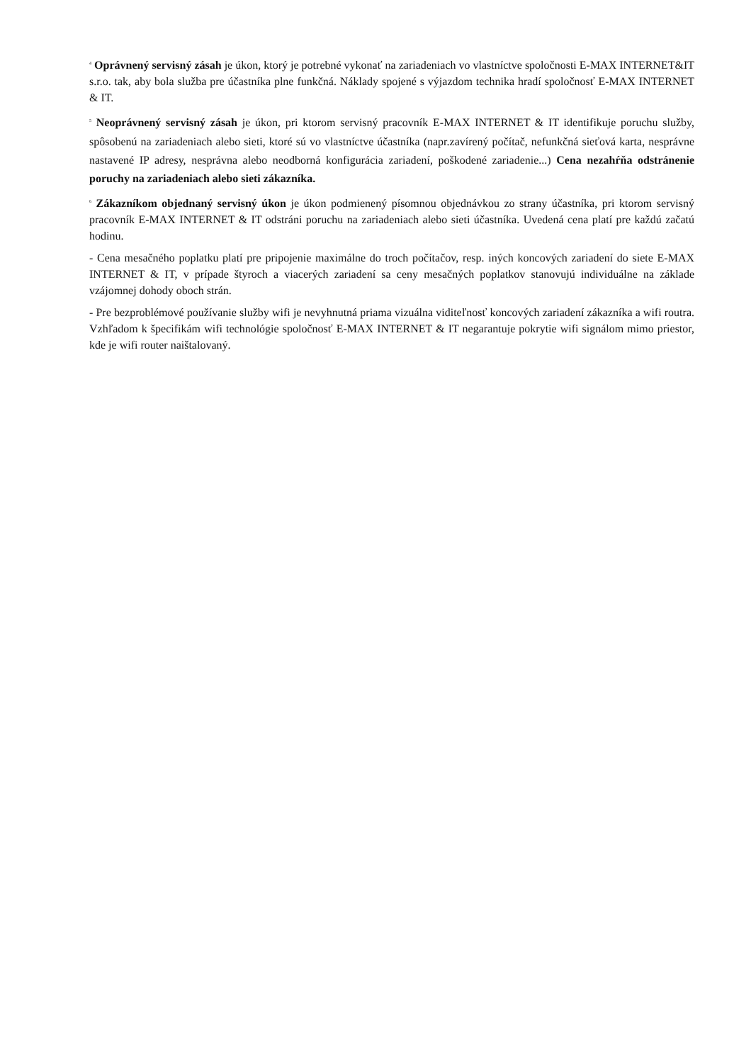<sup>4</sup> Oprávnený servisný zásah je úkon, ktorý je potrebné vykonať na zariadeniach vo vlastníctve spoločnosti E-MAX INTERNET&IT s.r.o. tak, aby bola služba pre účastníka plne funkčná. Náklady spojené s výjazdom technika hradí spoločnosť E-MAX INTERNET & IT.
<sup>5</sup> Neoprávnený servisný zásah je úkon, pri ktorom servisný pracovník E-MAX INTERNET & IT identifikuje poruchu služby, spôsobenú na zariadeniach alebo sieti, ktoré sú vo vlastníctve účastníka (napr.zavírený počítač, nefunkčná sieťová karta, nesprávne nastavené IP adresy, nesprávna alebo neodborná konfigurácia zariadení, poškodené zariadenie...) Cena nezahŕňa odstránenie poruchy na zariadeniach alebo sieti zákazníka.
<sup>6</sup> Zákazníkom objednaný servisný úkon je úkon podmienený písomnou objednávkou zo strany účastníka, pri ktorom servisný pracovník E-MAX INTERNET & IT odstráni poruchu na zariadeniach alebo sieti účastníka. Uvedená cena platí pre každú začatú hodinu.
- Cena mesačného poplatku platí pre pripojenie maximálne do troch počítačov, resp. iných koncových zariadení do siete E-MAX INTERNET & IT, v prípade štyroch a viacerých zariadení sa ceny mesačných poplatkov stanovujú individuálne na základe vzájomnej dohody oboch strán.
- Pre bezproblémové používanie služby wifi je nevyhnutná priama vizuálna viditeľnosť koncových zariadení zákazníka a wifi routra. Vzhľadom k špecifikám wifi technológie spoločnosť E-MAX INTERNET & IT negarantuje pokrytie wifi signálom mimo priestor, kde je wifi router naištalovaný.